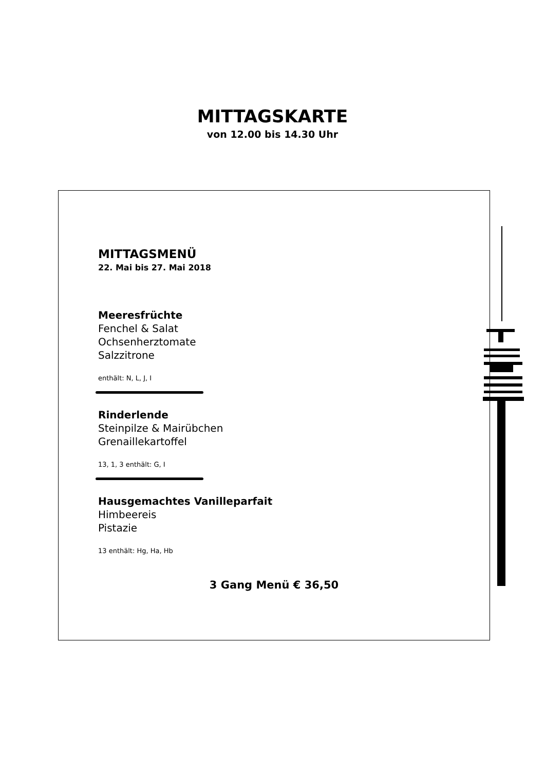MITTAGSKARTE
von 12.00 bis 14.30 Uhr
MITTAGSMENÜ
22. Mai bis 27. Mai 2018
Meeresfrüchte
Fenchel & Salat
Ochsenherztomate
Salzzitrone
enthält: N, L, J, I
Rinderlende
Steinpilze & Mairübchen
Grenaillekartoffel
13, 1, 3 enthält: G, I
Hausgemachtes Vanilleparfait
Himbeereis
Pistazie
13 enthält: Hg, Ha, Hb
3 Gang Menü € 36,50